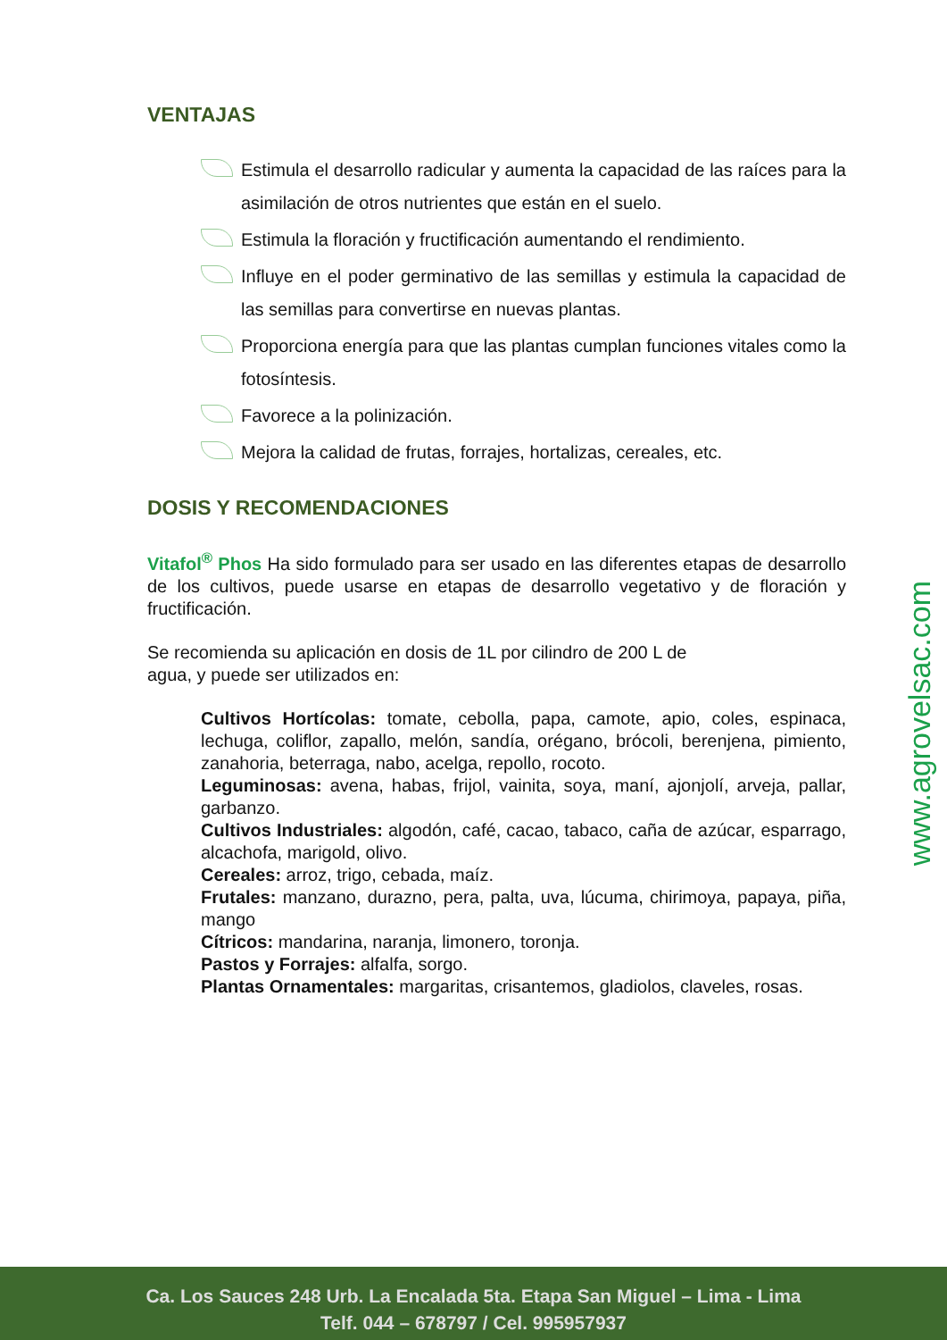VENTAJAS
Estimula el desarrollo radicular y aumenta la capacidad de las raíces para la asimilación de otros nutrientes que están en el suelo.
Estimula la floración y fructificación aumentando el rendimiento.
Influye en el poder germinativo de las semillas y estimula la capacidad de las semillas para convertirse en nuevas plantas.
Proporciona energía para que las plantas cumplan funciones vitales como la fotosíntesis.
Favorece a la polinización.
Mejora la calidad de frutas, forrajes, hortalizas, cereales, etc.
DOSIS Y RECOMENDACIONES
Vitafol<sup>®</sup> Phos Ha sido formulado para ser usado en las diferentes etapas de desarrollo de los cultivos, puede usarse en etapas de desarrollo vegetativo y de floración y fructificación.
Se recomienda su aplicación en dosis de 1L por cilindro de 200 L de
agua, y puede ser utilizados en:
Cultivos Hortícolas: tomate, cebolla, papa, camote, apio, coles, espinaca, lechuga, coliflor, zapallo, melón, sandía, orégano, brócoli, berenjena, pimiento, zanahoria, beterraga, nabo, acelga, repollo, rocoto.
Leguminosas: avena, habas, frijol, vainita, soya, maní, ajonjolí, arveja, pallar, garbanzo.
Cultivos Industriales: algodón, café, cacao, tabaco, caña de azúcar, esparrago, alcachofa, marigold, olivo.
Cereales: arroz, trigo, cebada, maíz.
Frutales: manzano, durazno, pera, palta, uva, lúcuma, chirimoya, papaya, piña, mango
Cítricos: mandarina, naranja, limonero, toronja.
Pastos y Forrajes: alfalfa, sorgo.
Plantas Ornamentales: margaritas, crisantemos, gladiolos, claveles, rosas.
www.agrovelsac.com
Ca. Los Sauces 248 Urb. La Encalada 5ta. Etapa San Miguel – Lima - Lima
Telf. 044 – 678797 / Cel. 995957937